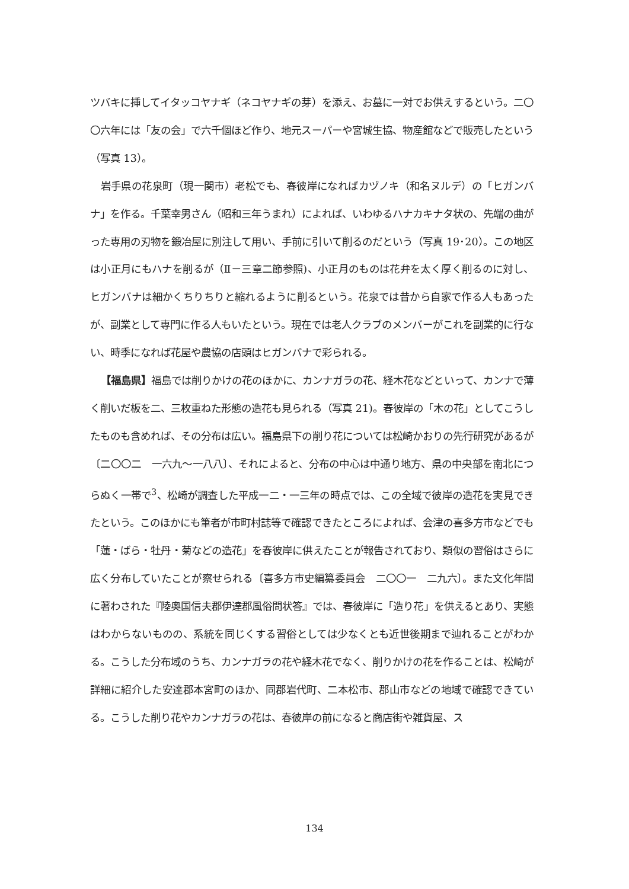ツバキに挿してイタッコヤナギ（ネコヤナギの芽）を添え、お墓に一対でお供えするという。二〇〇六年には「友の会」で六千個ほど作り、地元スーパーや宮城生協、物産館などで販売したという（写真 13）。
岩手県の花泉町（現一関市）老松でも、春彼岸になればカヅノキ（和名ヌルデ）の「ヒガンバナ」を作る。千葉幸男さん（昭和三年うまれ）によれば、いわゆるハナカキナタ状の、先端の曲がった専用の刃物を鍛冶屋に別注して用い、手前に引いて削るのだという（写真 19･20）。この地区は小正月にもハナを削るが（Ⅱ－三章二節参照)、小正月のものは花弁を太く厚く削るのに対し、ヒガンバナは細かくちりちりと縮れるように削るという。花泉では昔から自家で作る人もあったが、副業として専門に作る人もいたという。現在では老人クラブのメンバーがこれを副業的に行ない、時季になれば花屋や農協の店頭はヒガンバナで彩られる。
【福島県】福島では削りかけの花のほかに、カンナガラの花、経木花などといって、カンナで薄く削いだ板を二、三枚重ねた形態の造花も見られる（写真 21)。春彼岸の「木の花」としてこうしたものも含めれば、その分布は広い。福島県下の削り花については松崎かおりの先行研究があるが〔二〇〇二　一六九～一八八〕、それによると、分布の中心は中通り地方、県の中央部を南北につらぬく一帯で<sup>3</sup>、松崎が調査した平成一二・一三年の時点では、この全域で彼岸の造花を実見できたという。このほかにも筆者が市町村誌等で確認できたところによれば、会津の喜多方市などでも「蓮・ばら・牡丹・菊などの造花」を春彼岸に供えたことが報告されており、類似の習俗はさらに広く分布していたことが察せられる〔喜多方市史編纂委員会　二〇〇一　二九六〕。また文化年間に著わされた『陸奥国信夫郡伊達郡風俗問状答』では、春彼岸に「造り花」を供えるとあり、実態はわからないものの、系統を同じくする習俗としては少なくとも近世後期まで辿れることがわかる。こうした分布域のうち、カンナガラの花や経木花でなく、削りかけの花を作ることは、松崎が詳細に紹介した安達郡本宮町のほか、同郡岩代町、二本松市、郡山市などの地域で確認できている。こうした削り花やカンナガラの花は、春彼岸の前になると商店街や雑貨屋、ス
134